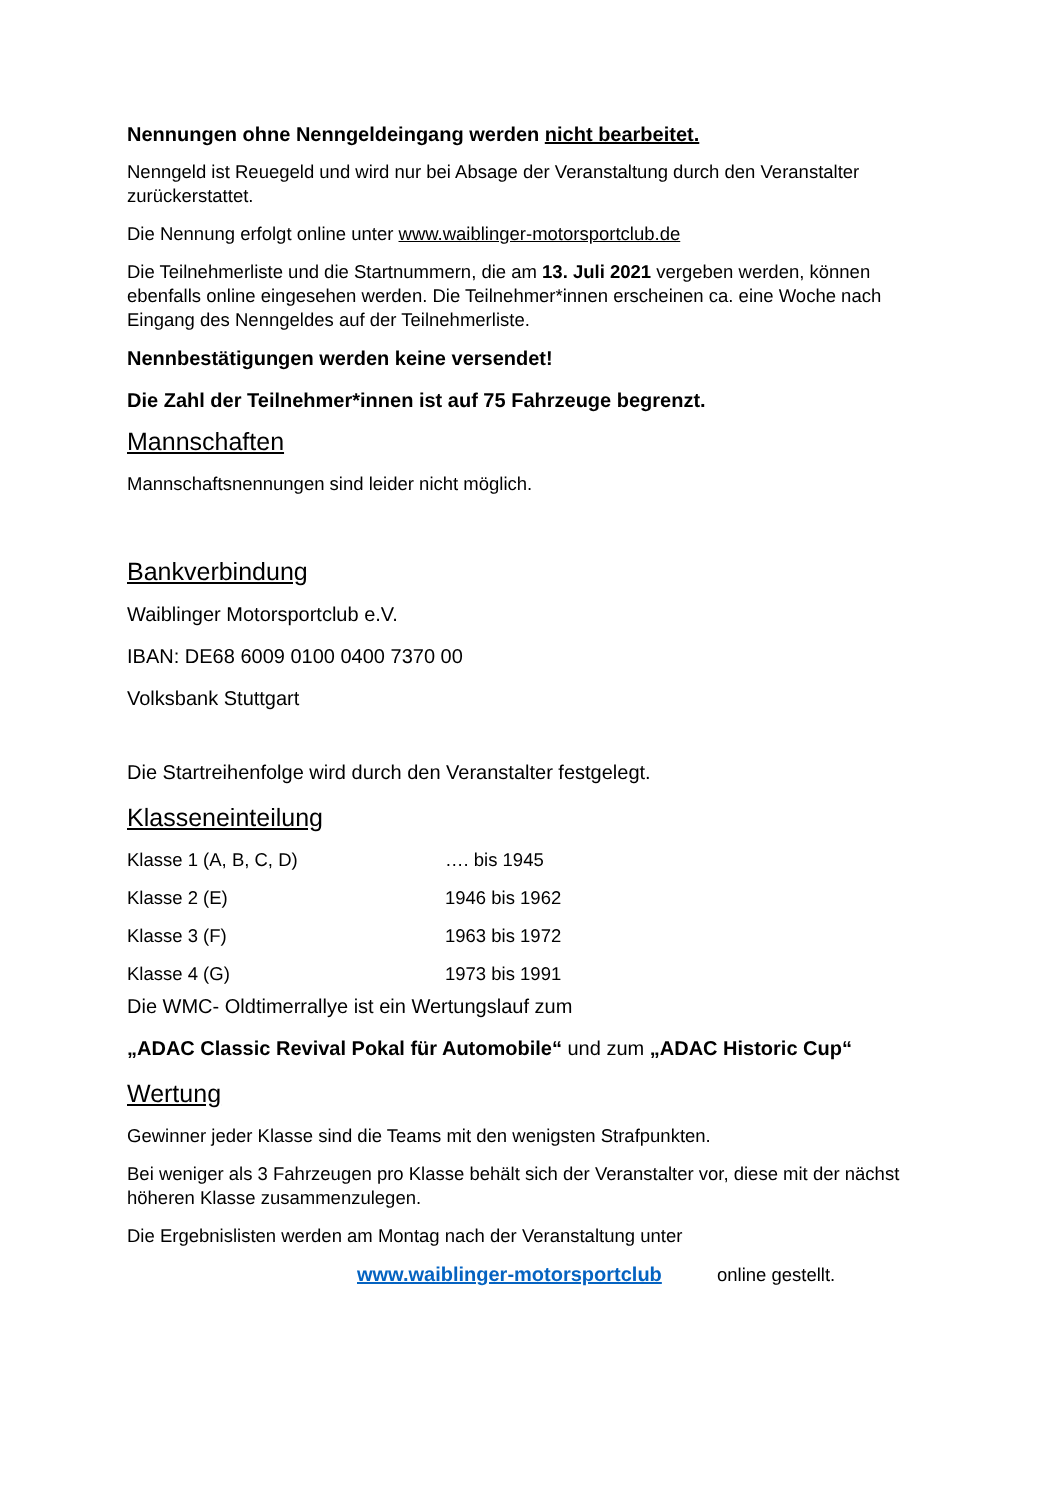Nennungen ohne Nenngeldeingang werden nicht bearbeitet.
Nenngeld ist Reuegeld und wird nur bei Absage der Veranstaltung durch den Veranstalter zurückerstattet.
Die Nennung erfolgt online unter www.waiblinger-motorsportclub.de
Die Teilnehmerliste und die Startnummern, die am 13. Juli 2021 vergeben werden, können ebenfalls online eingesehen werden. Die Teilnehmer*innen erscheinen ca. eine Woche nach Eingang des Nenngeldes auf der Teilnehmerliste.
Nennbestätigungen werden keine versendet!
Die Zahl der Teilnehmer*innen ist auf 75 Fahrzeuge begrenzt.
Mannschaften
Mannschaftsnennungen sind leider nicht möglich.
Bankverbindung
Waiblinger Motorsportclub e.V.
IBAN: DE68 6009 0100 0400 7370 00
Volksbank Stuttgart
Die Startreihenfolge wird durch den Veranstalter festgelegt.
Klasseneinteilung
| Klasse 1 (A, B, C, D) | …. bis 1945 |
| Klasse 2 (E) | 1946 bis 1962 |
| Klasse 3 (F) | 1963 bis 1972 |
| Klasse 4 (G) | 1973 bis 1991 |
Die WMC- Oldtimerrallye ist ein Wertungslauf zum
„ADAC Classic Revival Pokal für Automobile“ und zum „ADAC Historic Cup“
Wertung
Gewinner jeder Klasse sind die Teams mit den wenigsten Strafpunkten.
Bei weniger als 3 Fahrzeugen pro Klasse behält sich der Veranstalter vor, diese mit der nächst höheren Klasse zusammenzulegen.
Die Ergebnislisten werden am Montag nach der Veranstaltung unter
www.waiblinger-motorsportclub online gestellt.